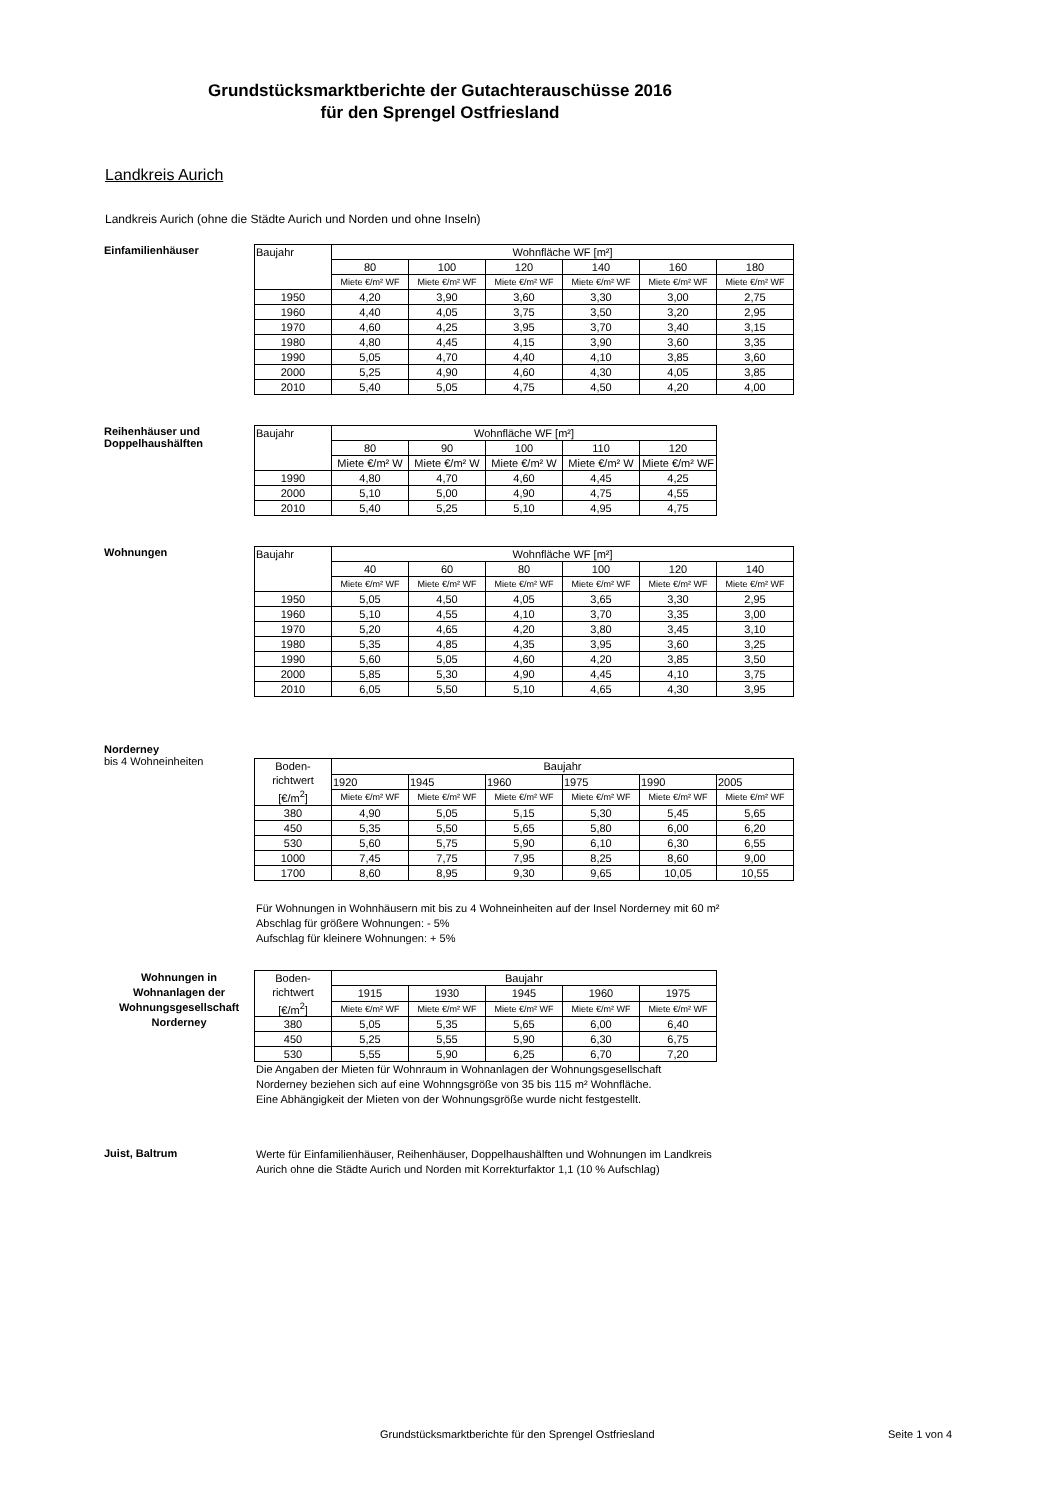Grundstücksmarktberichte der Gutachterauschüsse 2016
für den Sprengel Ostfriesland
Landkreis Aurich
Landkreis Aurich (ohne die Städte Aurich und Norden und ohne Inseln)
Einfamilienhäuser
| Baujahr | Wohnfläche WF [m²] | | | | | |
| --- | --- | --- | --- | --- | --- | --- |
| | 80 | 100 | 120 | 140 | 160 | 180 |
| | Miete €/m² WF | Miete €/m² WF | Miete €/m² WF | Miete €/m² WF | Miete €/m² WF | Miete €/m² WF |
| 1950 | 4,20 | 3,90 | 3,60 | 3,30 | 3,00 | 2,75 |
| 1960 | 4,40 | 4,05 | 3,75 | 3,50 | 3,20 | 2,95 |
| 1970 | 4,60 | 4,25 | 3,95 | 3,70 | 3,40 | 3,15 |
| 1980 | 4,80 | 4,45 | 4,15 | 3,90 | 3,60 | 3,35 |
| 1990 | 5,05 | 4,70 | 4,40 | 4,10 | 3,85 | 3,60 |
| 2000 | 5,25 | 4,90 | 4,60 | 4,30 | 4,05 | 3,85 |
| 2010 | 5,40 | 5,05 | 4,75 | 4,50 | 4,20 | 4,00 |
Reihenhäuser und Doppelhaushälften
| Baujahr | Wohnfläche WF [m²] | | | | |
| --- | --- | --- | --- | --- | --- |
| | 80 | 90 | 100 | 110 | 120 |
| | Miete €/m² W | Miete €/m² W | Miete €/m² W | Miete €/m² W | Miete €/m² WF |
| 1990 | 4,80 | 4,70 | 4,60 | 4,45 | 4,25 |
| 2000 | 5,10 | 5,00 | 4,90 | 4,75 | 4,55 |
| 2010 | 5,40 | 5,25 | 5,10 | 4,95 | 4,75 |
Wohnungen
| Baujahr | Wohnfläche WF [m²] | | | | | |
| --- | --- | --- | --- | --- | --- | --- |
| | 40 | 60 | 80 | 100 | 120 | 140 |
| | Miete €/m² WF | Miete €/m² WF | Miete €/m² WF | Miete €/m² WF | Miete €/m² WF | Miete €/m² WF |
| 1950 | 5,05 | 4,50 | 4,05 | 3,65 | 3,30 | 2,95 |
| 1960 | 5,10 | 4,55 | 4,10 | 3,70 | 3,35 | 3,00 |
| 1970 | 5,20 | 4,65 | 4,20 | 3,80 | 3,45 | 3,10 |
| 1980 | 5,35 | 4,85 | 4,35 | 3,95 | 3,60 | 3,25 |
| 1990 | 5,60 | 5,05 | 4,60 | 4,20 | 3,85 | 3,50 |
| 2000 | 5,85 | 5,30 | 4,90 | 4,45 | 4,10 | 3,75 |
| 2010 | 6,05 | 5,50 | 5,10 | 4,65 | 4,30 | 3,95 |
Norderney
bis 4 Wohneinheiten
| Boden- richtwert [€/m<sup>2</sup>] | Baujahr | | | | | |
| --- | --- | --- | --- | --- | --- | --- |
| | 1920 | 1945 | 1960 | 1975 | 1990 | 2005 |
| | Miete €/m² WF | Miete €/m² WF | Miete €/m² WF | Miete €/m² WF | Miete €/m² WF | Miete €/m² WF |
| 380 | 4,90 | 5,05 | 5,15 | 5,30 | 5,45 | 5,65 |
| 450 | 5,35 | 5,50 | 5,65 | 5,80 | 6,00 | 6,20 |
| 530 | 5,60 | 5,75 | 5,90 | 6,10 | 6,30 | 6,55 |
| 1000 | 7,45 | 7,75 | 7,95 | 8,25 | 8,60 | 9,00 |
| 1700 | 8,60 | 8,95 | 9,30 | 9,65 | 10,05 | 10,55 |
Für Wohnungen in Wohnhäusern mit bis zu 4 Wohneinheiten auf der Insel Norderney mit 60 m²
Abschlag für größere Wohnungen: - 5%
Aufschlag für kleinere Wohnungen: + 5%
Wohnungen in Wohnanlagen der Wohnungsgesellschaft Norderney
| Boden- richtwert [€/m<sup>2</sup>] | Baujahr | | | | |
| --- | --- | --- | --- | --- | --- |
| | 1915 | 1930 | 1945 | 1960 | 1975 |
| | Miete €/m² WF | Miete €/m² WF | Miete €/m² WF | Miete €/m² WF | Miete €/m² WF |
| 380 | 5,05 | 5,35 | 5,65 | 6,00 | 6,40 |
| 450 | 5,25 | 5,55 | 5,90 | 6,30 | 6,75 |
| 530 | 5,55 | 5,90 | 6,25 | 6,70 | 7,20 |
Die Angaben der Mieten für Wohnraum in Wohnanlagen der Wohnungsgesellschaft
Norderney beziehen sich auf eine Wohnngsgröße von 35 bis 115 m² Wohnfläche.
Eine Abhängigkeit der Mieten von der Wohnungsgröße wurde nicht festgestellt.
Juist, Baltrum
Werte für Einfamilienhäuser, Reihenhäuser, Doppelhaushälften und Wohnungen im Landkreis
Aurich ohne die Städte Aurich und Norden mit Korrekturfaktor 1,1 (10 % Aufschlag)
Grundstücksmarktberichte für den Sprengel Ostfriesland
Seite 1 von 4